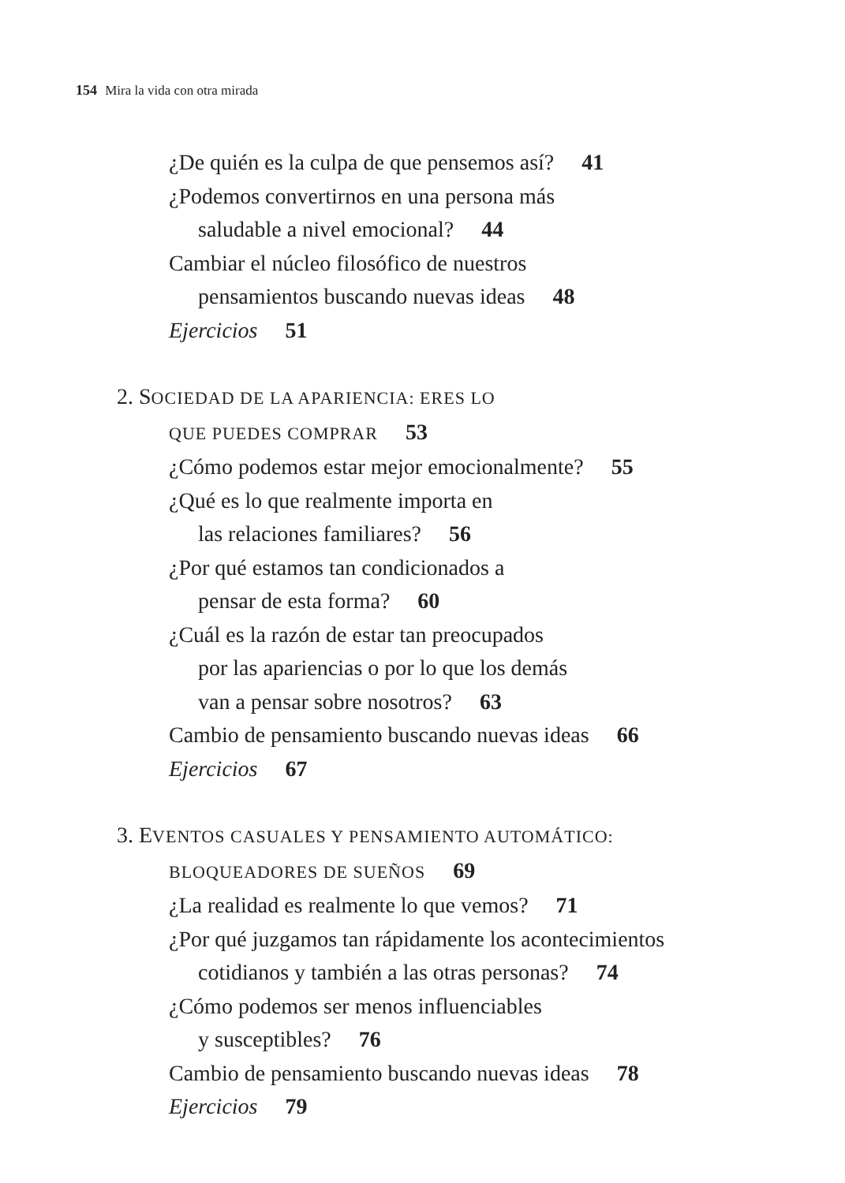154 Mira la vida con otra mirada
¿De quién es la culpa de que pensemos así? 41
¿Podemos convertirnos en una persona más
saludable a nivel emocional? 44
Cambiar el núcleo filosófico de nuestros
pensamientos buscando nuevas ideas 48
Ejercicios 51
2. SOCIEDAD DE LA APARIENCIA: ERES LO
QUE PUEDES COMPRAR 53
¿Cómo podemos estar mejor emocionalmente? 55
¿Qué es lo que realmente importa en
las relaciones familiares? 56
¿Por qué estamos tan condicionados a
pensar de esta forma? 60
¿Cuál es la razón de estar tan preocupados
por las apariencias o por lo que los demás
van a pensar sobre nosotros? 63
Cambio de pensamiento buscando nuevas ideas 66
Ejercicios 67
3. EVENTOS CASUALES Y PENSAMIENTO AUTOMÁTICO:
BLOQUEADORES DE SUEÑOS 69
¿La realidad es realmente lo que vemos? 71
¿Por qué juzgamos tan rápidamente los acontecimientos
cotidianos y también a las otras personas? 74
¿Cómo podemos ser menos influenciables
y susceptibles? 76
Cambio de pensamiento buscando nuevas ideas 78
Ejercicios 79